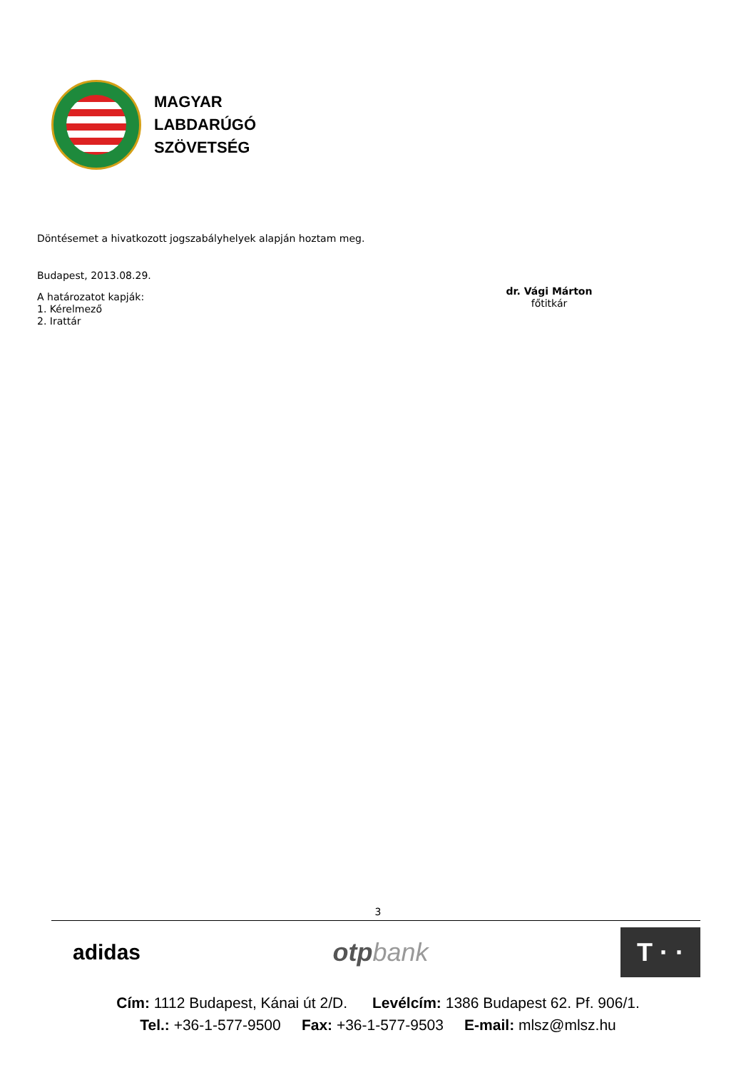MAGYAR
LABDARÚGÓ
SZÖVETSÉG
Döntésemet a hivatkozott jogszabályhelyek alapján hoztam meg.
Budapest, 2013.08.29.
A határozatot kapják:
1. Kérelmező
2. Irattár
dr. Vági Márton
főtitkár
3
adidas
otp bank
T · ·
Cím: 1112 Budapest, Kánai út 2/D. Levélcím: 1386 Budapest 62. Pf. 906/1.
Tel.: +36-1-577-9500 Fax: +36-1-577-9503 E-mail: mlsz@mlsz.hu